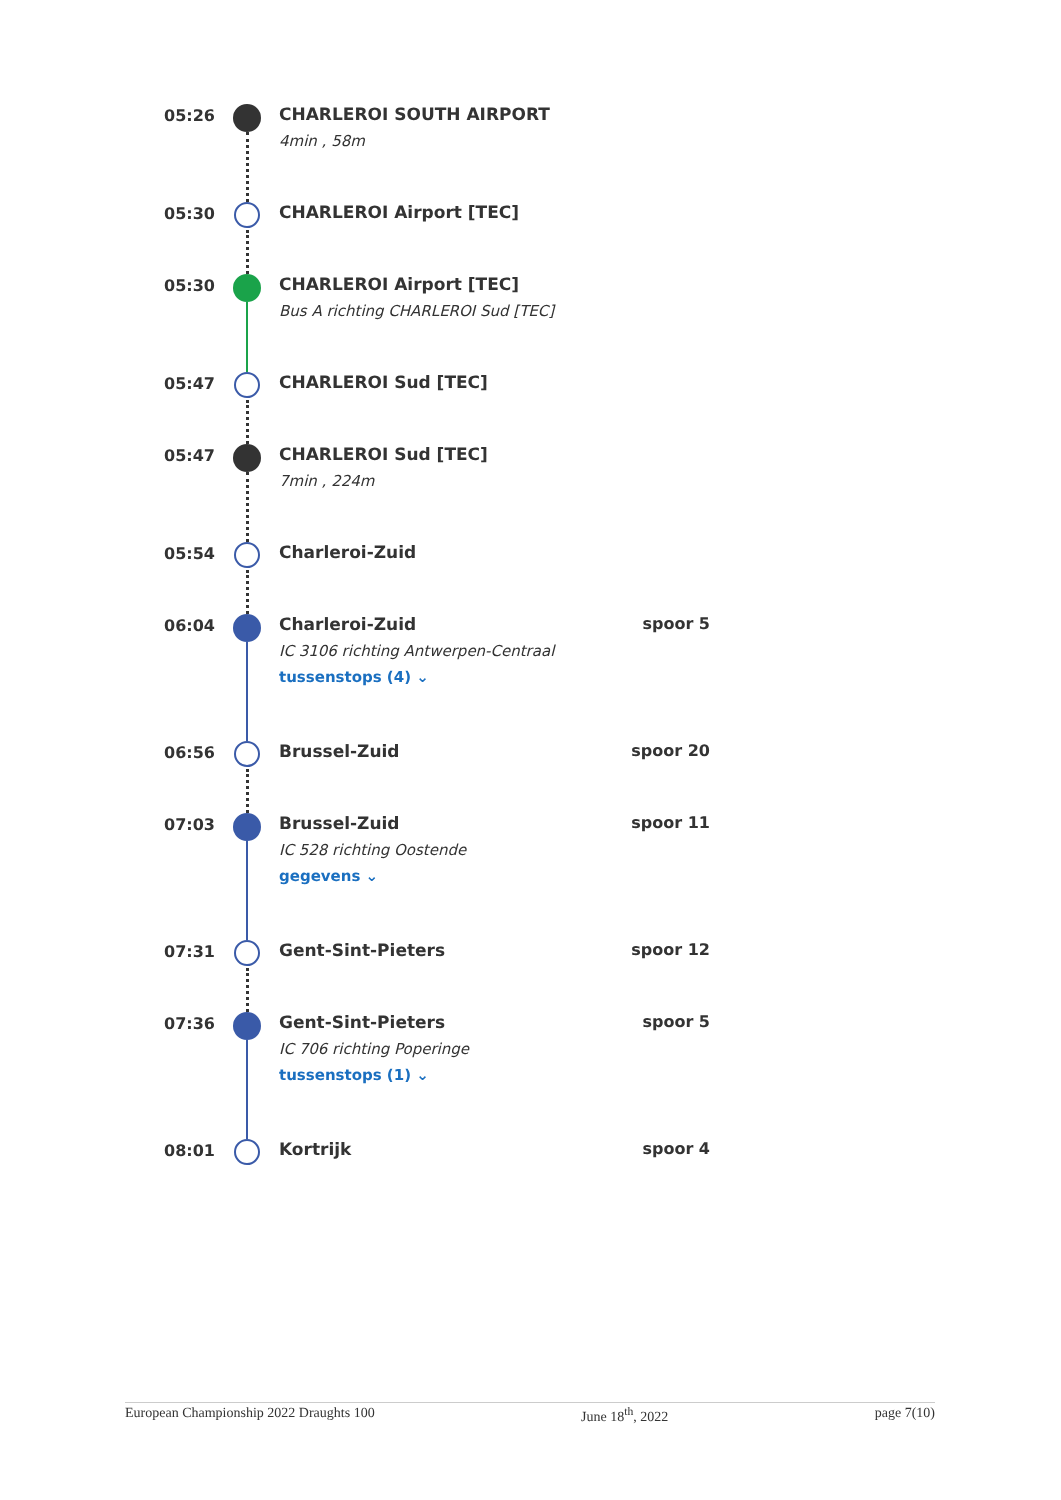05:26 CHARLEROI SOUTH AIRPORT
4min , 58m
05:30 CHARLEROI Airport [TEC]
05:30 CHARLEROI Airport [TEC]
Bus A richting CHARLEROI Sud [TEC]
05:47 CHARLEROI Sud [TEC]
05:47 CHARLEROI Sud [TEC]
7min , 224m
05:54 Charleroi-Zuid
06:04 Charleroi-Zuid
IC 3106 richting Antwerpen-Centraal
tussenstops (4) ⌄
spoor 5
06:56 Brussel-Zuid spoor 20
07:03 Brussel-Zuid
IC 528 richting Oostende
gegevens ⌄
spoor 11
07:31 Gent-Sint-Pieters spoor 12
07:36 Gent-Sint-Pieters
IC 706 richting Poperinge
tussenstops (1) ⌄
spoor 5
08:01 Kortrijk spoor 4
European Championship 2022 Draughts 100 June 18<sup>th</sup>, 2022 page 7(10)